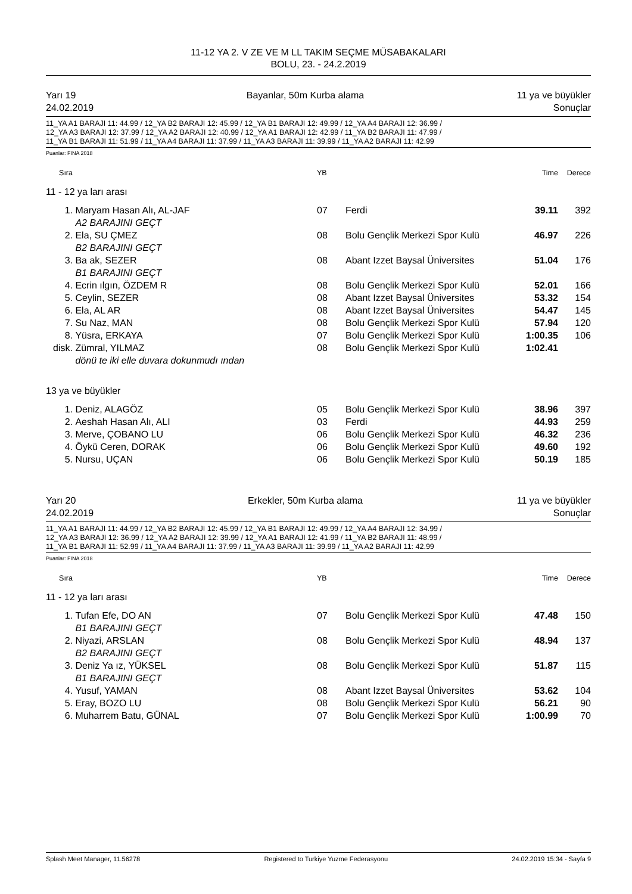11-12 YA 2. V ZE VE M LL TAKIM SEÇME MÜSABAKALARI
BOLU, 23. - 24.2.2019
Yarı 19
24.02.2019 Bayanlar, 50m Kurba alama 11 ya ve büyükler
Sonuçlar
11_YA A1 BARAJI 11: 44.99 / 12_YA B2 BARAJI 12: 45.99 / 12_YA B1 BARAJI 12: 49.99 / 12_YA A4 BARAJI 12: 36.99 /
12_YA A3 BARAJI 12: 37.99 / 12_YA A2 BARAJI 12: 40.99 / 12_YA A1 BARAJI 12: 42.99 / 11_YA B2 BARAJI 11: 47.99 /
11_YA B1 BARAJI 11: 51.99 / 11_YA A4 BARAJI 11: 37.99 / 11_YA A3 BARAJI 11: 39.99 / 11_YA A2 BARAJI 11: 42.99
Puanlar: FINA 2018
| Sıra | | YB | | Time | Derece |
| --- | --- | --- | --- | --- | --- |
| 11 - 12 ya ları arası | | | | | |
| 1. | Maryam Hasan Alı, AL-JAF A2 BARAJINI GEÇT | 07 | Ferdi | 39.11 | 392 |
| 2. | Ela, SU ÇMEZ B2 BARAJINI GEÇT | 08 | Bolu Gençlik Merkezi Spor Kulü | 46.97 | 226 |
| 3. | Ba ak, SEZER B1 BARAJINI GEÇT | 08 | Abant Izzet Baysal Üniversites | 51.04 | 176 |
| 4. | Ecrin ılgın, ÖZDEM R | 08 | Bolu Gençlik Merkezi Spor Kulü | 52.01 | 166 |
| 5. | Ceylin, SEZER | 08 | Abant Izzet Baysal Üniversites | 53.32 | 154 |
| 6. | Ela, AL AR | 08 | Abant Izzet Baysal Üniversites | 54.47 | 145 |
| 7. | Su Naz, MAN | 08 | Bolu Gençlik Merkezi Spor Kulü | 57.94 | 120 |
| 8. | Yüsra, ERKAYA | 07 | Bolu Gençlik Merkezi Spor Kulü | 1:00.35 | 106 |
| disk. | Zümral, YILMAZ dönü te iki elle duvara dokunmudı ından | 08 | Bolu Gençlik Merkezi Spor Kulü | 1:02.41 | |
| 13 ya ve büyükler | | | | | |
| 1. | Deniz, ALAGÖZ | 05 | Bolu Gençlik Merkezi Spor Kulü | 38.96 | 397 |
| 2. | Aeshah Hasan Alı, ALI | 03 | Ferdi | 44.93 | 259 |
| 3. | Merve, ÇOBANO LU | 06 | Bolu Gençlik Merkezi Spor Kulü | 46.32 | 236 |
| 4. | Öykü Ceren, DORAK | 06 | Bolu Gençlik Merkezi Spor Kulü | 49.60 | 192 |
| 5. | Nursu, UÇAN | 06 | Bolu Gençlik Merkezi Spor Kulü | 50.19 | 185 |
Yarı 20
24.02.2019 Erkekler, 50m Kurba alama 11 ya ve büyükler
Sonuçlar
11_YA A1 BARAJI 11: 44.99 / 12_YA B2 BARAJI 12: 45.99 / 12_YA B1 BARAJI 12: 49.99 / 12_YA A4 BARAJI 12: 34.99 /
12_YA A3 BARAJI 12: 36.99 / 12_YA A2 BARAJI 12: 39.99 / 12_YA A1 BARAJI 12: 41.99 / 11_YA B2 BARAJI 11: 48.99 /
11_YA B1 BARAJI 11: 52.99 / 11_YA A4 BARAJI 11: 37.99 / 11_YA A3 BARAJI 11: 39.99 / 11_YA A2 BARAJI 11: 42.99
Puanlar: FINA 2018
| Sıra | | YB | | Time | Derece |
| --- | --- | --- | --- | --- | --- |
| 11 - 12 ya ları arası | | | | | |
| 1. | Tufan Efe, DO AN B1 BARAJINI GEÇT | 07 | Bolu Gençlik Merkezi Spor Kulü | 47.48 | 150 |
| 2. | Niyazi, ARSLAN B2 BARAJINI GEÇT | 08 | Bolu Gençlik Merkezi Spor Kulü | 48.94 | 137 |
| 3. | Deniz Ya ız, YÜKSEL B1 BARAJINI GEÇT | 08 | Bolu Gençlik Merkezi Spor Kulü | 51.87 | 115 |
| 4. | Yusuf, YAMAN | 08 | Abant Izzet Baysal Üniversites | 53.62 | 104 |
| 5. | Eray, BOZO LU | 08 | Bolu Gençlik Merkezi Spor Kulü | 56.21 | 90 |
| 6. | Muharrem Batu, GÜNAL | 07 | Bolu Gençlik Merkezi Spor Kulü | 1:00.99 | 70 |
Splash Meet Manager, 11.56278 Registered to Turkiye Yuzme Federasyonu 24.02.2019 15:34 - Sayfa 9